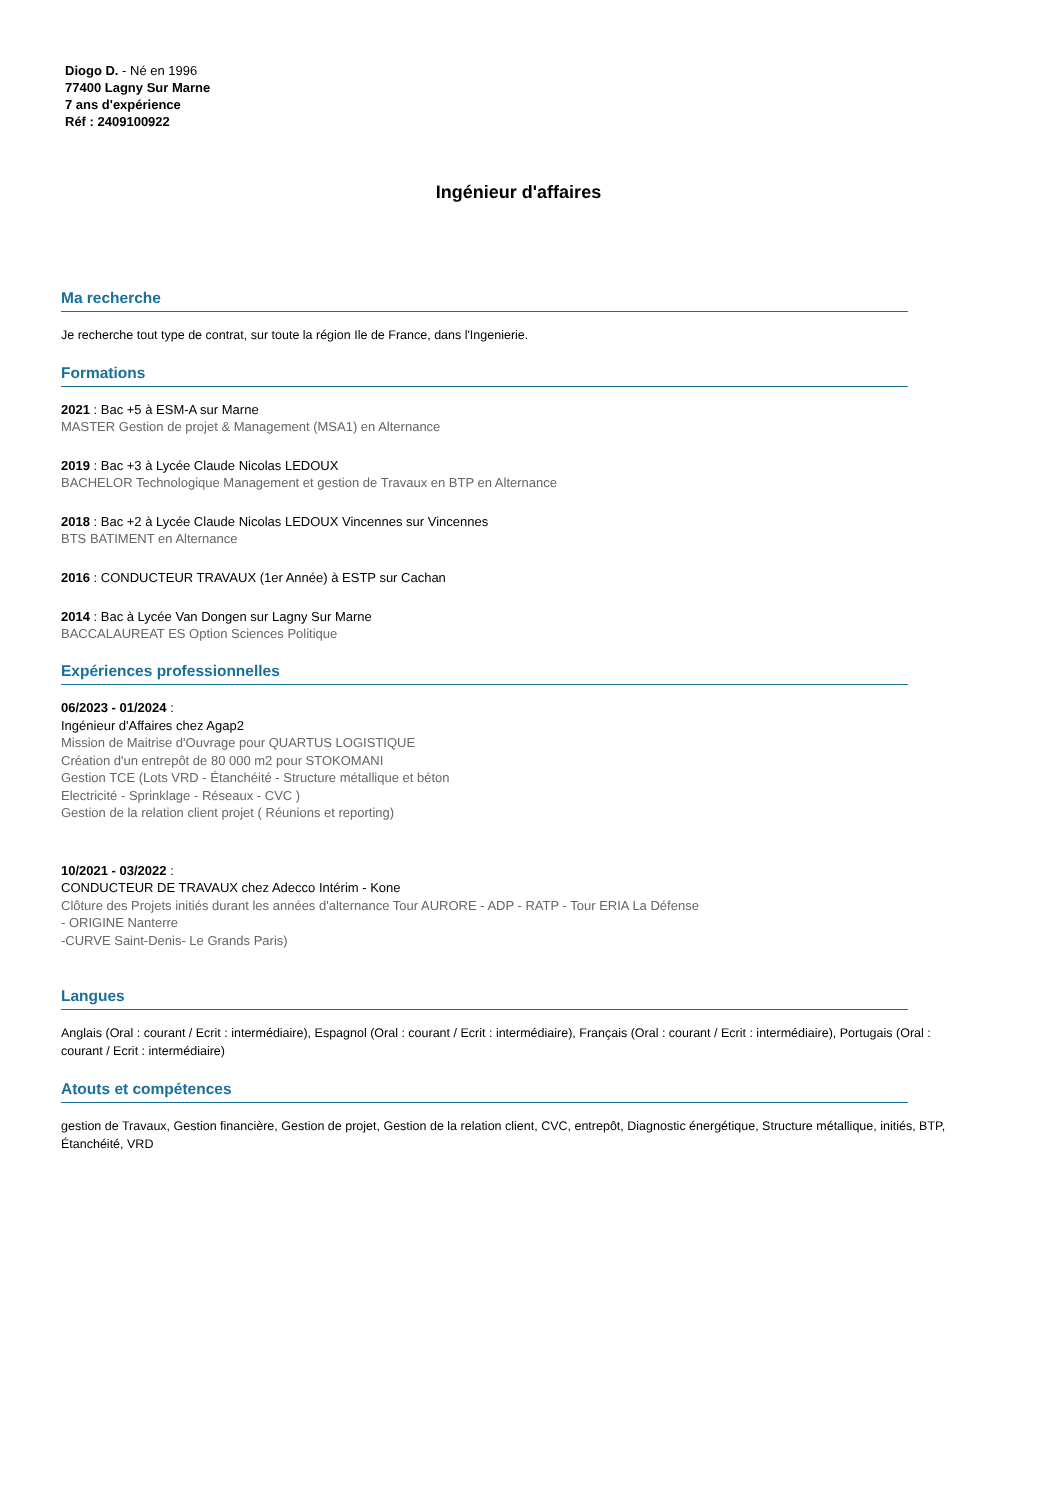Diogo D. - Né en 1996
77400 Lagny Sur Marne
7 ans d'expérience
Réf : 2409100922
Ingénieur d'affaires
Ma recherche
Je recherche tout type de contrat, sur toute la région Ile de France, dans l'Ingenierie.
Formations
2021 : Bac +5 à ESM-A sur Marne
MASTER Gestion de projet & Management (MSA1) en Alternance
2019 : Bac +3 à Lycée Claude Nicolas LEDOUX
BACHELOR Technologique Management et gestion de Travaux en BTP en Alternance
2018 : Bac +2 à Lycée Claude Nicolas LEDOUX Vincennes sur Vincennes
BTS BATIMENT en Alternance
2016 : CONDUCTEUR TRAVAUX (1er Année) à ESTP sur Cachan
2014 : Bac à Lycée Van Dongen sur Lagny Sur Marne
BACCALAUREAT ES Option Sciences Politique
Expériences professionnelles
06/2023 - 01/2024 :
Ingénieur d'Affaires chez Agap2
Mission de Maitrise d'Ouvrage pour QUARTUS LOGISTIQUE
Création d'un entrepôt de 80 000 m2 pour STOKOMANI
Gestion TCE (Lots VRD - Étanchéité - Structure métallique et béton
Electricité - Sprinklage - Réseaux - CVC )
Gestion de la relation client projet ( Réunions et reporting)
10/2021 - 03/2022 :
CONDUCTEUR DE TRAVAUX chez Adecco Intérim - Kone
Clôture des Projets initiés durant les années d'alternance Tour AURORE - ADP - RATP - Tour ERIA La Défense
- ORIGINE Nanterre
-CURVE Saint-Denis- Le Grands Paris)
Langues
Anglais (Oral : courant / Ecrit : intermédiaire), Espagnol (Oral : courant / Ecrit : intermédiaire), Français (Oral : courant / Ecrit : intermédiaire), Portugais (Oral : courant / Ecrit : intermédiaire)
Atouts et compétences
gestion de Travaux, Gestion financière, Gestion de projet, Gestion de la relation client, CVC, entrepôt, Diagnostic énergétique, Structure métallique, initiés, BTP, Étanchéité, VRD